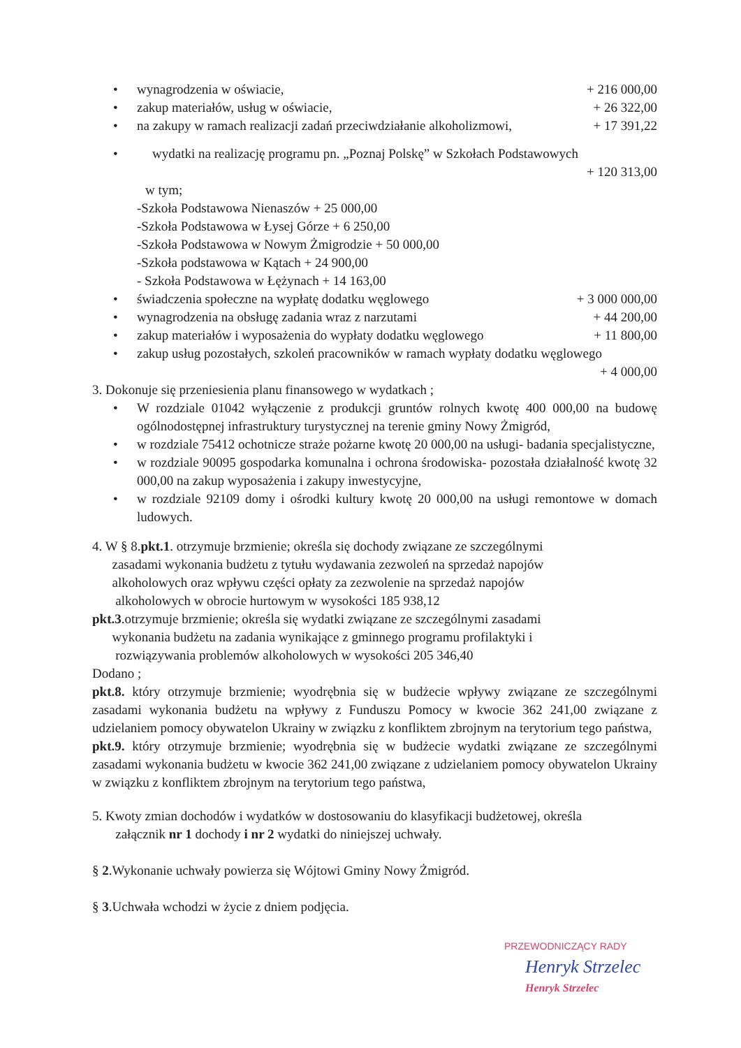wynagrodzenia w oświacie, + 216 000,00
zakup materiałów, usług w oświacie, + 26 322,00
na zakupy w ramach realizacji zadań przeciwdziałanie alkoholizmowi, + 17 391,22
wydatki na realizację programu pn. „Poznaj Polskę” w Szkołach Podstawowych
+ 120 313,00
w tym;
-Szkoła Podstawowa Nienaszów + 25 000,00
-Szkoła Podstawowa w Łysej Górze + 6 250,00
-Szkoła Podstawowa w Nowym Żmigrodzie + 50 000,00
-Szkoła podstawowa w Kątach + 24 900,00
- Szkoła Podstawowa w Łężynach + 14 163,00
świadczenia społeczne na wypłatę dodatku węglowego + 3 000 000,00
wynagrodzenia na obsługę zadania wraz z narzutami + 44 200,00
zakup materiałów i wyposażenia do wypłaty dodatku węglowego + 11 800,00
zakup usług pozostałych, szkoleń pracowników w ramach wypłaty dodatku węglowego
+ 4 000,00
3. Dokonuje się przeniesienia planu finansowego w wydatkach ;
W rozdziale 01042 wyłączenie z produkcji gruntów rolnych kwotę 400 000,00 na budowę ogólnodostępnej infrastruktury turystycznej na terenie gminy Nowy Żmigród,
w rozdziale 75412 ochotnicze straże pożarne kwotę 20 000,00 na usługi- badania specjalistyczne,
w rozdziale 90095 gospodarka komunalna i ochrona środowiska- pozostała działalność kwotę 32 000,00 na zakup wyposażenia i zakupy inwestycyjne,
w rozdziale 92109 domy i ośrodki kultury kwotę 20 000,00 na usługi remontowe w domach ludowych.
4. W § 8.pkt.1. otrzymuje brzmienie; określa się dochody związane ze szczególnymi
zasadami wykonania budżetu z tytułu wydawania zezwoleń na sprzedaż napojów
alkoholowych oraz wpływu części opłaty za zezwolenie na sprzedaż napojów
alkoholowych w obrocie hurtowym w wysokości 185 938,12
pkt.3.otrzymuje brzmienie; określa się wydatki związane ze szczególnymi zasadami
wykonania budżetu na zadania wynikające z gminnego programu profilaktyki i
rozwiązywania problemów alkoholowych w wysokości 205 346,40
Dodano ;
pkt.8. który otrzymuje brzmienie; wyodrębnia się w budżecie wpływy związane ze szczególnymi zasadami wykonania budżetu na wpływy z Funduszu Pomocy w kwocie 362 241,00 związane z udzielaniem pomocy obywatelon Ukrainy w związku z konfliktem zbrojnym na terytorium tego państwa,
pkt.9. który otrzymuje brzmienie; wyodrębnia się w budżecie wydatki związane ze szczególnymi zasadami wykonania budżetu w kwocie 362 241,00 związane z udzielaniem pomocy obywatelon Ukrainy w związku z konfliktem zbrojnym na terytorium tego państwa,
5. Kwoty zmian dochodów i wydatków w dostosowaniu do klasyfikacji budżetowej, określa
załącznik nr 1 dochody i nr 2 wydatki do niniejszej uchwały.
§ 2.Wykonanie uchwały powierza się Wójtowi Gminy Nowy Żmigród.
§ 3.Uchwała wchodzi w życie z dniem podjęcia.
PRZEWODNICZĄCY RADY
Henryk Strzelec
Henryk Strzelec